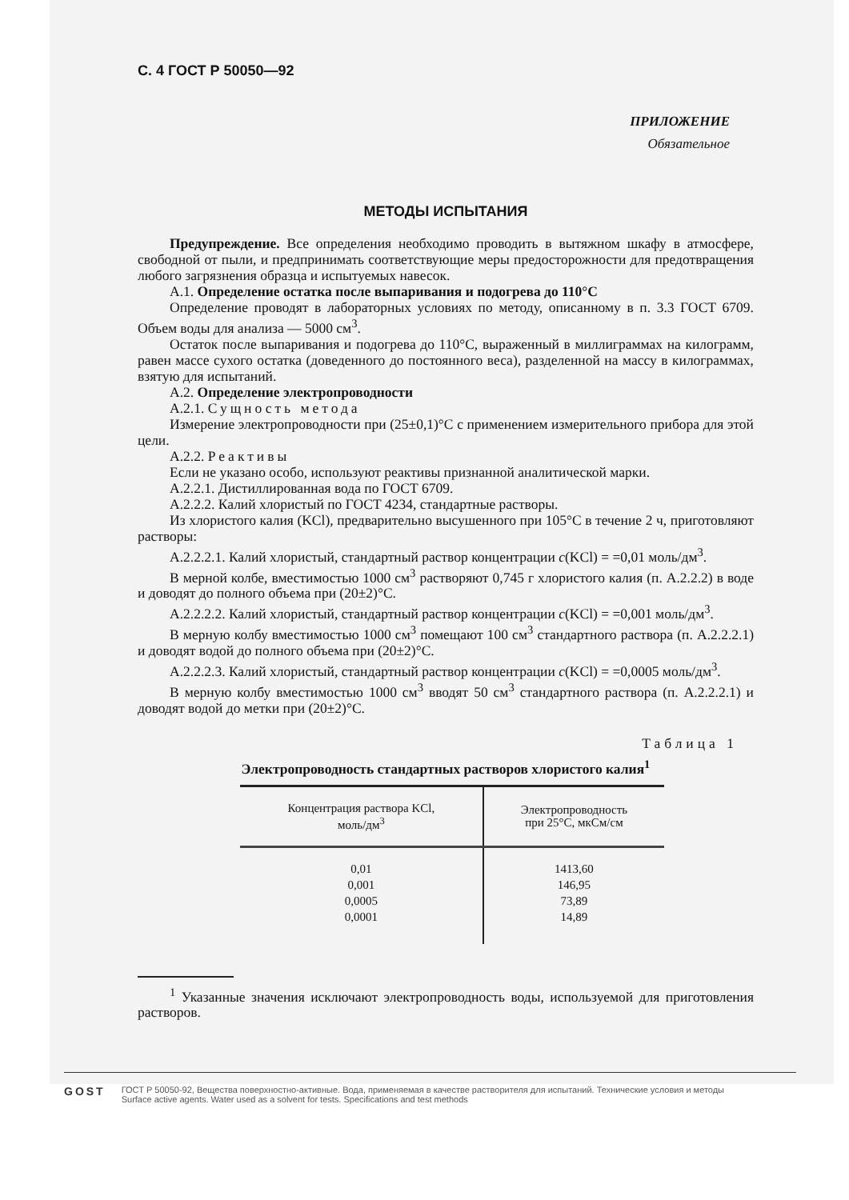С. 4 ГОСТ Р 50050—92
ПРИЛОЖЕНИЕ
Обязательное
МЕТОДЫ ИСПЫТАНИЯ
Предупреждение. Все определения необходимо проводить в вытяжном шкафу в атмосфере, свободной от пыли, и предпринимать соответствующие меры предосторожности для предотвращения любого загрязнения образца и испытуемых навесок.
А.1. Определение остатка после выпаривания и подогрева до 110°С
Определение проводят в лабораторных условиях по методу, описанному в п. 3.3 ГОСТ 6709. Объем воды для анализа — 5000 см<sup>3</sup>.
Остаток после выпаривания и подогрева до 110°С, выраженный в миллиграммах на килограмм, равен массе сухого остатка (доведенного до постоянного веса), разделенной на массу в килограммах, взятую для испытаний.
А.2. Определение электропроводности
А.2.1. Сущность метода
Измерение электропроводности при (25±0,1)°С с применением измерительного прибора для этой цели.
А.2.2. Реактивы
Если не указано особо, используют реактивы признанной аналитической марки.
А.2.2.1. Дистиллированная вода по ГОСТ 6709.
А.2.2.2. Калий хлористый по ГОСТ 4234, стандартные растворы.
Из хлористого калия (KCl), предварительно высушенного при 105°С в течение 2 ч, приготовляют растворы:
А.2.2.2.1. Калий хлористый, стандартный раствор концентрации c(KCl) = =0,01 моль/дм<sup>3</sup>.
В мерной колбе, вместимостью 1000 см<sup>3</sup> растворяют 0,745 г хлористого калия (п. А.2.2.2) в воде и доводят до полного объема при (20±2)°С.
А.2.2.2.2. Калий хлористый, стандартный раствор концентрации c(KCl) = =0,001 моль/дм<sup>3</sup>.
В мерную колбу вместимостью 1000 см<sup>3</sup> помещают 100 см<sup>3</sup> стандартного раствора (п. А.2.2.2.1) и доводят водой до полного объема при (20±2)°С.
А.2.2.2.3. Калий хлористый, стандартный раствор концентрации c(KCl) = =0,0005 моль/дм<sup>3</sup>.
В мерную колбу вместимостью 1000 см<sup>3</sup> вводят 50 см<sup>3</sup> стандартного раствора (п. А.2.2.2.1) и доводят водой до метки при (20±2)°С.
Таблица 1
Электропроводность стандартных растворов хлористого калия<sup>1</sup>
| Концентрация раствора KCl, моль/дм<sup>3</sup> | Электропроводность при 25°С, мкСм/см |
| --- | --- |
| 0,01 | 1413,60 |
| 0,001 | 146,95 |
| 0,0005 | 73,89 |
| 0,0001 | 14,89 |
<sup>1</sup> Указанные значения исключают электропроводность воды, используемой для приготовления растворов.
GOST
ГОСТ Р 50050-92, Вещества поверхностно-активные. Вода, применяемая в качестве растворителя для испытаний. Технические условия и методы
Surface active agents. Water used as a solvent for tests. Specifications and test methods